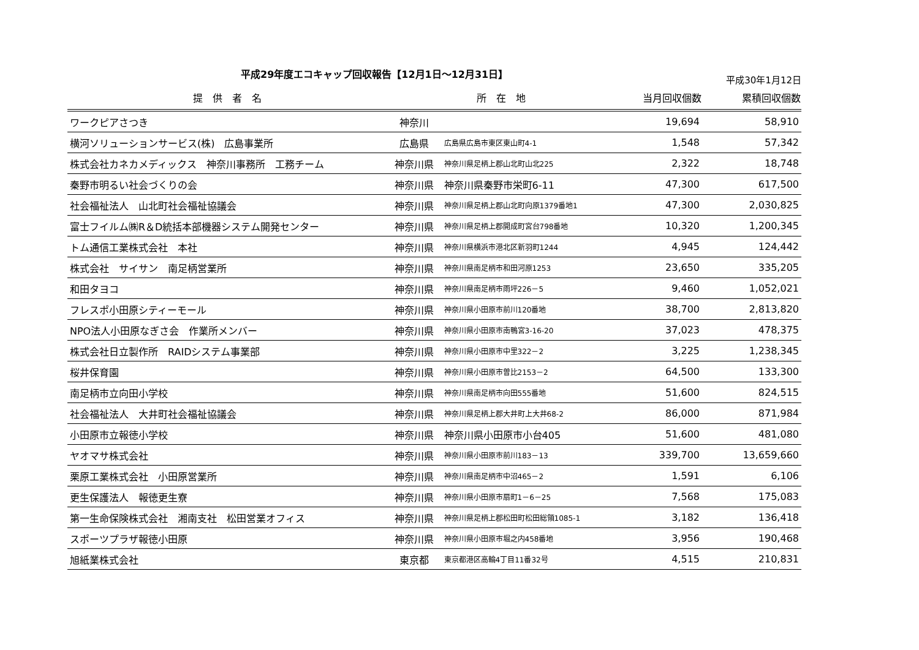平成29年度エコキャップ回収報告【12月1日～12月31日】
平成30年1月12日
| 提 供 者 名 | 所 在 地 | | 当月回収個数 | 累積回収個数 |
| --- | --- | --- | --- | --- |
| ワークピアさつき | 神奈川 | | 19,694 | 58,910 |
| 横河ソリューションサービス(株) 広島事業所 | 広島県 | 広島県広島市東区東山町4-1 | 1,548 | 57,342 |
| 株式会社カネカメディックス 神奈川事務所 工務チーム | 神奈川県 | 神奈川県足柄上郡山北町山北225 | 2,322 | 18,748 |
| 秦野市明るい社会づくりの会 | 神奈川県 | 神奈川県秦野市栄町6-11 | 47,300 | 617,500 |
| 社会福祉法人 山北町社会福祉協議会 | 神奈川県 | 神奈川県足柄上郡山北町向原1379番地1 | 47,300 | 2,030,825 |
| 富士フイルム㈱R＆D統括本部機器システム開発センター | 神奈川県 | 神奈川県足柄上郡開成町宮台798番地 | 10,320 | 1,200,345 |
| トム通信工業株式会社 本社 | 神奈川県 | 神奈川県横浜市港北区新羽町1244 | 4,945 | 124,442 |
| 株式会社 サイサン 南足柄営業所 | 神奈川県 | 神奈川県南足柄市和田河原1253 | 23,650 | 335,205 |
| 和田タヨコ | 神奈川県 | 神奈川県南足柄市雨坪226－5 | 9,460 | 1,052,021 |
| フレスポ小田原シティーモール | 神奈川県 | 神奈川県小田原市前川120番地 | 38,700 | 2,813,820 |
| NPO法人小田原なぎさ会 作業所メンバー | 神奈川県 | 神奈川県小田原市南鴨宮3-16-20 | 37,023 | 478,375 |
| 株式会社日立製作所 RAIDシステム事業部 | 神奈川県 | 神奈川県小田原市中里322－2 | 3,225 | 1,238,345 |
| 桜井保育園 | 神奈川県 | 神奈川県小田原市曽比2153－2 | 64,500 | 133,300 |
| 南足柄市立向田小学校 | 神奈川県 | 神奈川県南足柄市向田555番地 | 51,600 | 824,515 |
| 社会福祉法人 大井町社会福祉協議会 | 神奈川県 | 神奈川県足柄上郡大井町上大井68-2 | 86,000 | 871,984 |
| 小田原市立報徳小学校 | 神奈川県 | 神奈川県小田原市小台405 | 51,600 | 481,080 |
| ヤオマサ株式会社 | 神奈川県 | 神奈川県小田原市前川183－13 | 339,700 | 13,659,660 |
| 栗原工業株式会社 小田原営業所 | 神奈川県 | 神奈川県南足柄市中沼465－2 | 1,591 | 6,106 |
| 更生保護法人 報徳更生寮 | 神奈川県 | 神奈川県小田原市扇町1－6－25 | 7,568 | 175,083 |
| 第一生命保険株式会社 湘南支社 松田営業オフィス | 神奈川県 | 神奈川県足柄上郡松田町松田総領1085-1 | 3,182 | 136,418 |
| スポーツプラザ報徳小田原 | 神奈川県 | 神奈川県小田原市堀之内458番地 | 3,956 | 190,468 |
| 旭紙業株式会社 | 東京都 | 東京都港区高輪4丁目11番32号 | 4,515 | 210,831 |